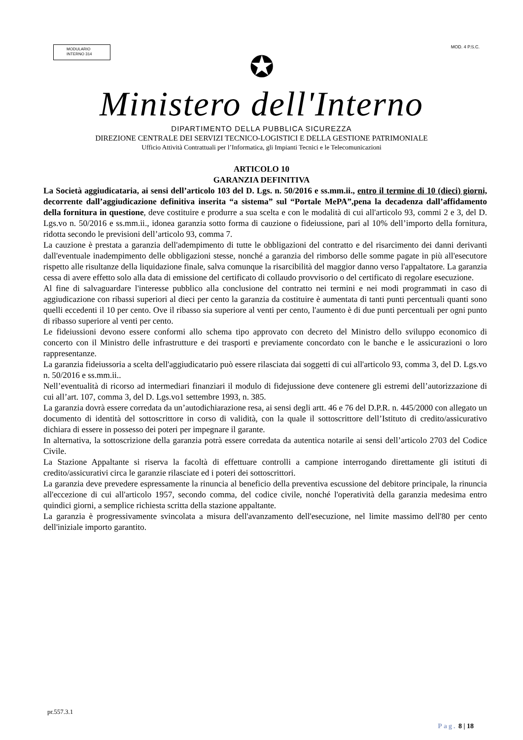MODULARIO
INTERNO 314
MOD. 4 P.S.C.
✪
Ministero dell'Interno
DIPARTIMENTO DELLA PUBBLICA SICUREZZA
DIREZIONE CENTRALE DEI SERVIZI TECNICO-LOGISTICI E DELLA GESTIONE PATRIMONIALE
Ufficio Attività Contrattuali per l’Informatica, gli Impianti Tecnici e le Telecomunicazioni
ARTICOLO 10
GARANZIA DEFINITIVA
La Società aggiudicataria, ai sensi dell’articolo 103 del D. Lgs. n. 50/2016 e ss.mm.ii., entro il termine di 10 (dieci) giorni, decorrente dall’aggiudicazione definitiva inserita “a sistema” sul “Portale MePA”,pena la decadenza dall’affidamento della fornitura in questione, deve costituire e produrre a sua scelta e con le modalità di cui all'articolo 93, commi 2 e 3, del D. Lgs.vo n. 50/2016 e ss.mm.ii., idonea garanzia sotto forma di cauzione o fideiussione, pari al 10% dell’importo della fornitura, ridotta secondo le previsioni dell’articolo 93, comma 7.
La cauzione è prestata a garanzia dell'adempimento di tutte le obbligazioni del contratto e del risarcimento dei danni derivanti dall'eventuale inadempimento delle obbligazioni stesse, nonché a garanzia del rimborso delle somme pagate in più all'esecutore rispetto alle risultanze della liquidazione finale, salva comunque la risarcibilità del maggior danno verso l'appaltatore. La garanzia cessa di avere effetto solo alla data di emissione del certificato di collaudo provvisorio o del certificato di regolare esecuzione.
Al fine di salvaguardare l'interesse pubblico alla conclusione del contratto nei termini e nei modi programmati in caso di aggiudicazione con ribassi superiori al dieci per cento la garanzia da costituire è aumentata di tanti punti percentuali quanti sono quelli eccedenti il 10 per cento. Ove il ribasso sia superiore al venti per cento, l'aumento è di due punti percentuali per ogni punto di ribasso superiore al venti per cento.
Le fideiussioni devono essere conformi allo schema tipo approvato con decreto del Ministro dello sviluppo economico di concerto con il Ministro delle infrastrutture e dei trasporti e previamente concordato con le banche e le assicurazioni o loro rappresentanze.
La garanzia fideiussoria a scelta dell'aggiudicatario può essere rilasciata dai soggetti di cui all'articolo 93, comma 3, del D. Lgs.vo n. 50/2016 e ss.mm.ii..
Nell’eventualità di ricorso ad intermediari finanziari il modulo di fidejussione deve contenere gli estremi dell’autorizzazione di cui all’art. 107, comma 3, del D. Lgs.vo1 settembre 1993, n. 385.
La garanzia dovrà essere corredata da un’autodichiarazione resa, ai sensi degli artt. 46 e 76 del D.P.R. n. 445/2000 con allegato un documento di identità del sottoscrittore in corso di validità, con la quale il sottoscrittore dell’Istituto di credito/assicurativo dichiara di essere in possesso dei poteri per impegnare il garante.
In alternativa, la sottoscrizione della garanzia potrà essere corredata da autentica notarile ai sensi dell’articolo 2703 del Codice Civile.
La Stazione Appaltante si riserva la facoltà di effettuare controlli a campione interrogando direttamente gli istituti di credito/assicurativi circa le garanzie rilasciate ed i poteri dei sottoscrittori.
La garanzia deve prevedere espressamente la rinuncia al beneficio della preventiva escussione del debitore principale, la rinuncia all'eccezione di cui all'articolo 1957, secondo comma, del codice civile, nonché l'operatività della garanzia medesima entro quindici giorni, a semplice richiesta scritta della stazione appaltante.
La garanzia è progressivamente svincolata a misura dell'avanzamento dell'esecuzione, nel limite massimo dell'80 per cento dell'iniziale importo garantito.
pr.557.3.1
Pag. 8 | 18